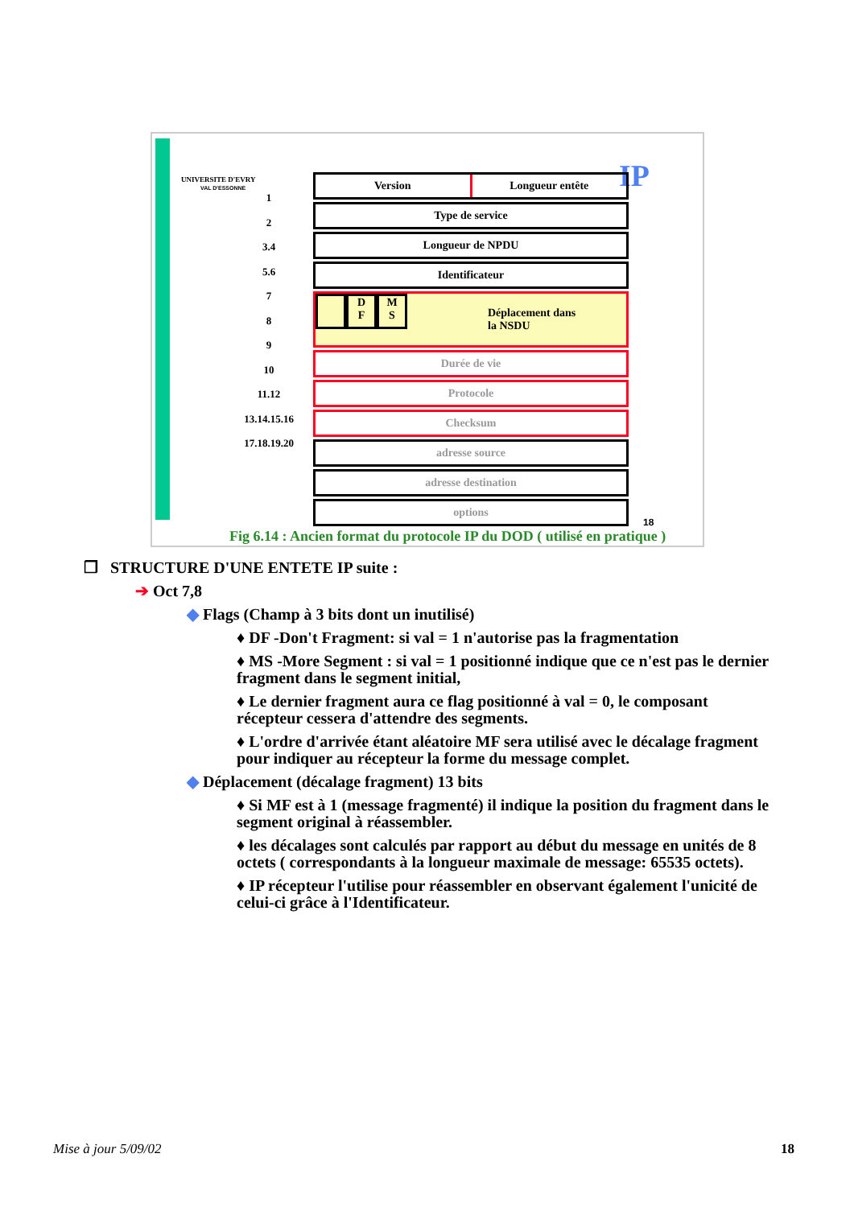UNIVERSITE D'EVRY
VAL D'ESSONNE
1
2
3.4
5.6
7
8
9
10
11.12
13.14.15.16
17.18.19.20
IP
Version Longueur entête
Type de service
Longueur de NPDU
Identificateur
D
F M
S Déplacement dans
la NSDU
Durée de vie
Protocole
Checksum
adresse source
adresse destination
options
18
Fig 6.14 : Ancien format du protocole IP du DOD ( utilisé en pratique )
❐ STRUCTURE D'UNE ENTETE IP suite :
➔ Oct 7,8
◆ Flags (Champ à 3 bits dont un inutilisé)
♦ DF -Don't Fragment: si val = 1 n'autorise pas la fragmentation
♦ MS -More Segment : si val = 1 positionné indique que ce n'est pas le dernier fragment dans le segment initial,
♦ Le dernier fragment aura ce flag positionné à val = 0, le composant récepteur cessera d'attendre des segments.
♦ L'ordre d'arrivée étant aléatoire MF sera utilisé avec le décalage fragment pour indiquer au récepteur la forme du message complet.
◆ Déplacement (décalage fragment) 13 bits
♦ Si MF est à 1 (message fragmenté) il indique la position du fragment dans le segment original à réassembler.
♦ les décalages sont calculés par rapport au début du message en unités de 8 octets ( correspondants à la longueur maximale de message: 65535 octets).
♦ IP récepteur l'utilise pour réassembler en observant également l'unicité de celui-ci grâce à l'Identificateur.
Mise à jour 5/09/02 18